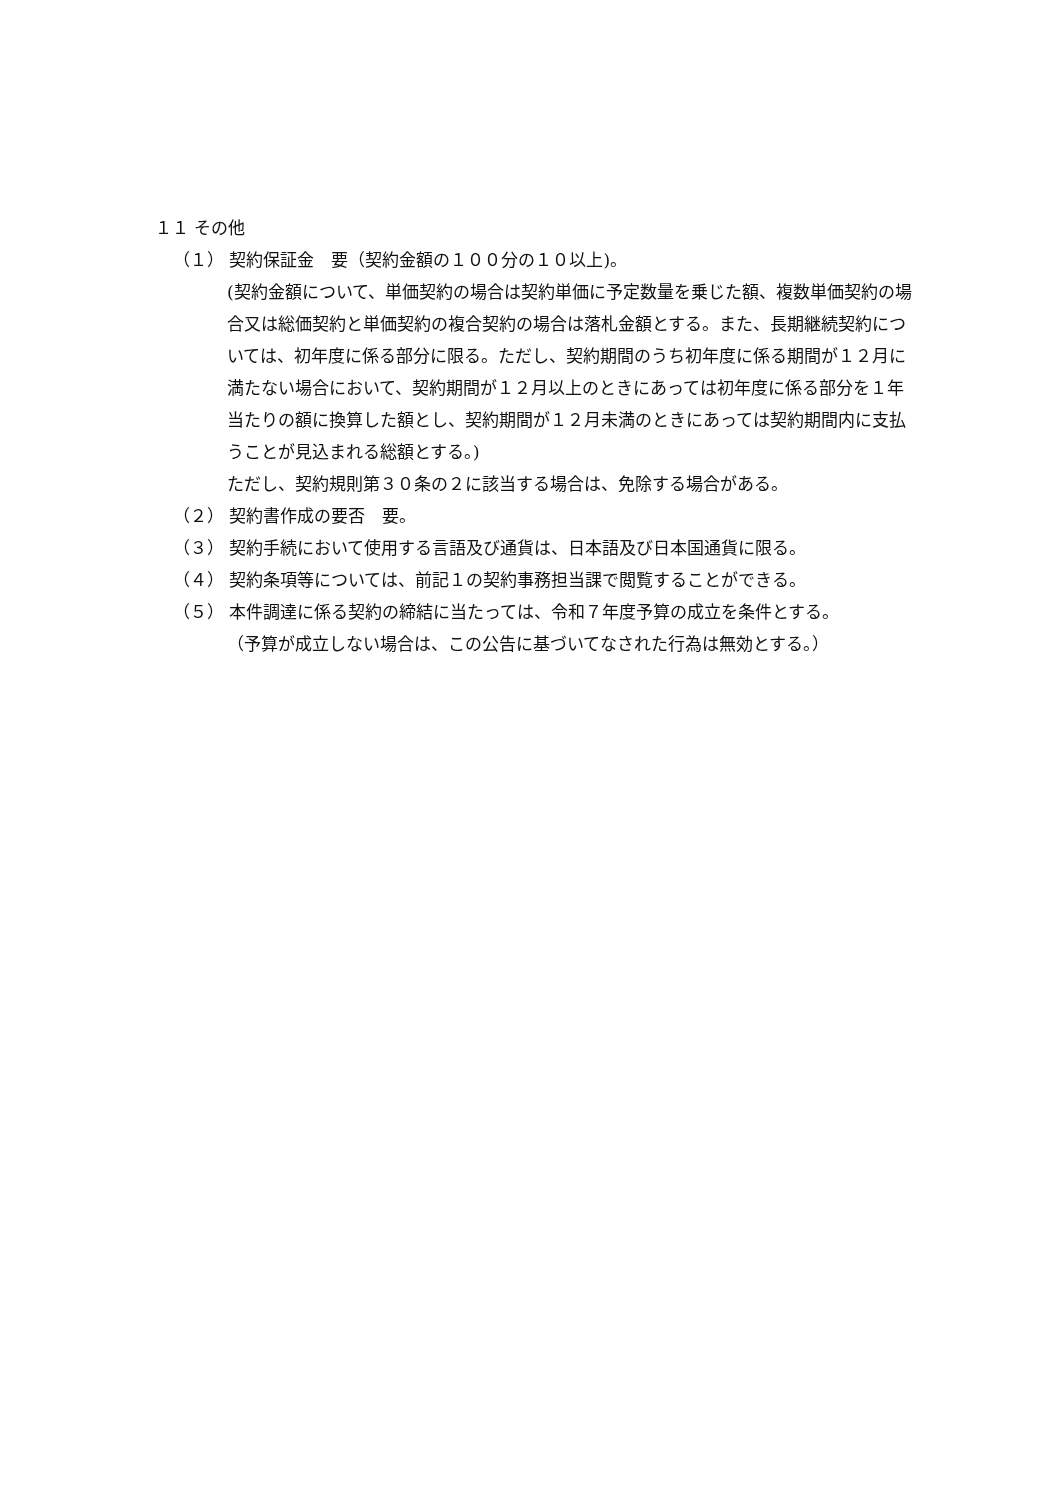１１ その他
（１） 契約保証金　要（契約金額の１００分の１０以上)。
(契約金額について、単価契約の場合は契約単価に予定数量を乗じた額、複数単価契約の場合又は総価契約と単価契約の複合契約の場合は落札金額とする。また、長期継続契約については、初年度に係る部分に限る。ただし、契約期間のうち初年度に係る期間が１２月に満たない場合において、契約期間が１２月以上のときにあっては初年度に係る部分を１年当たりの額に換算した額とし、契約期間が１２月未満のときにあっては契約期間内に支払うことが見込まれる総額とする。)
ただし、契約規則第３０条の２に該当する場合は、免除する場合がある。
（２） 契約書作成の要否　要。
（３） 契約手続において使用する言語及び通貨は、日本語及び日本国通貨に限る。
（４） 契約条項等については、前記１の契約事務担当課で閲覧することができる。
（５） 本件調達に係る契約の締結に当たっては、令和７年度予算の成立を条件とする。
（予算が成立しない場合は、この公告に基づいてなされた行為は無効とする。）